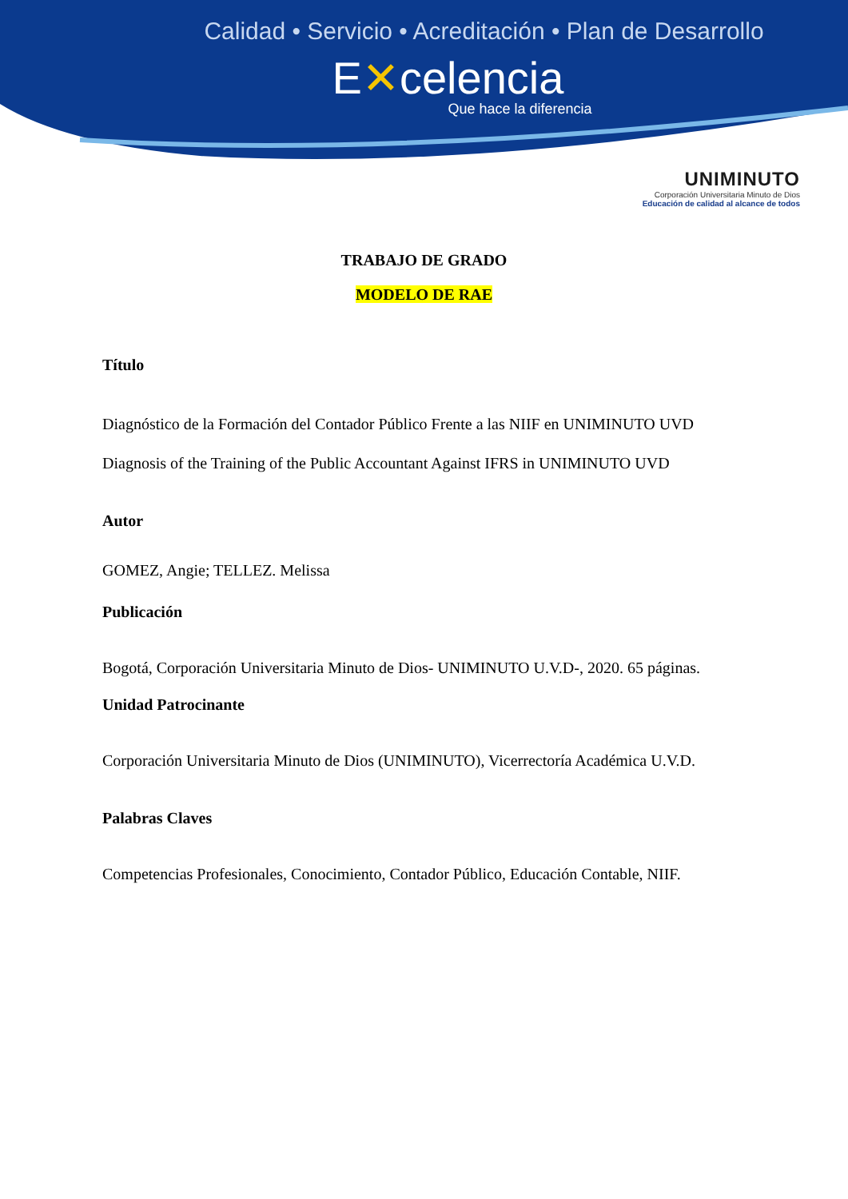Calidad • Servicio • Acreditación • Plan de Desarrollo
E✕celencia
Que hace la diferencia
UNIMINUTO
Corporación Universitaria Minuto de Dios
Educación de calidad al alcance de todos
TRABAJO DE GRADO
MODELO DE RAE
Título
Diagnóstico de la Formación del Contador Público Frente a las NIIF en UNIMINUTO UVD
Diagnosis of the Training of the Public Accountant Against IFRS in UNIMINUTO UVD
Autor
GOMEZ, Angie; TELLEZ. Melissa
Publicación
Bogotá, Corporación Universitaria Minuto de Dios- UNIMINUTO U.V.D-, 2020. 65 páginas.
Unidad Patrocinante
Corporación Universitaria Minuto de Dios (UNIMINUTO), Vicerrectoría Académica U.V.D.
Palabras Claves
Competencias Profesionales, Conocimiento, Contador Público, Educación Contable, NIIF.